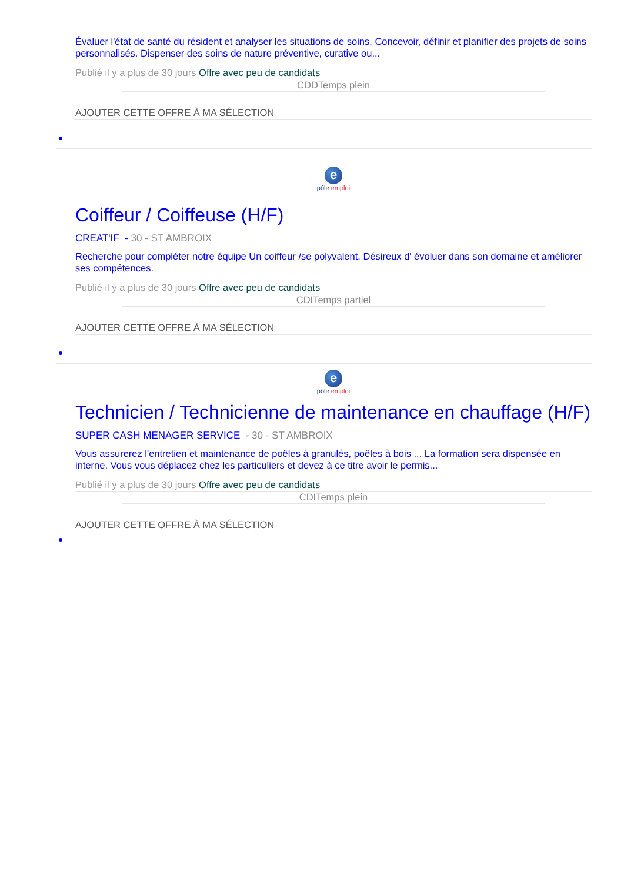Évaluer l'état de santé du résident et analyser les situations de soins. Concevoir, définir et planifier des projets de soins personnalisés. Dispenser des soins de nature préventive, curative ou...
Publié il y a plus de 30 jours Offre avec peu de candidats
CDDTemps plein
AJOUTER CETTE OFFRE À MA SÉLECTION
e
pôle emploi
Coiffeur / Coiffeuse (H/F)
CREAT'IF - 30 - ST AMBROIX
Recherche pour compléter notre équipe Un coiffeur /se polyvalent. Désireux d' évoluer dans son domaine et améliorer ses compétences.
Publié il y a plus de 30 jours Offre avec peu de candidats
CDITemps partiel
AJOUTER CETTE OFFRE À MA SÉLECTION
e
pôle emploi
Technicien / Technicienne de maintenance en chauffage (H/F)
SUPER CASH MENAGER SERVICE - 30 - ST AMBROIX
Vous assurerez l'entretien et maintenance de poêles à granulés, poêles à bois ... La formation sera dispensée en interne. Vous vous déplacez chez les particuliers et devez à ce titre avoir le permis...
Publié il y a plus de 30 jours Offre avec peu de candidats
CDITemps plein
AJOUTER CETTE OFFRE À MA SÉLECTION